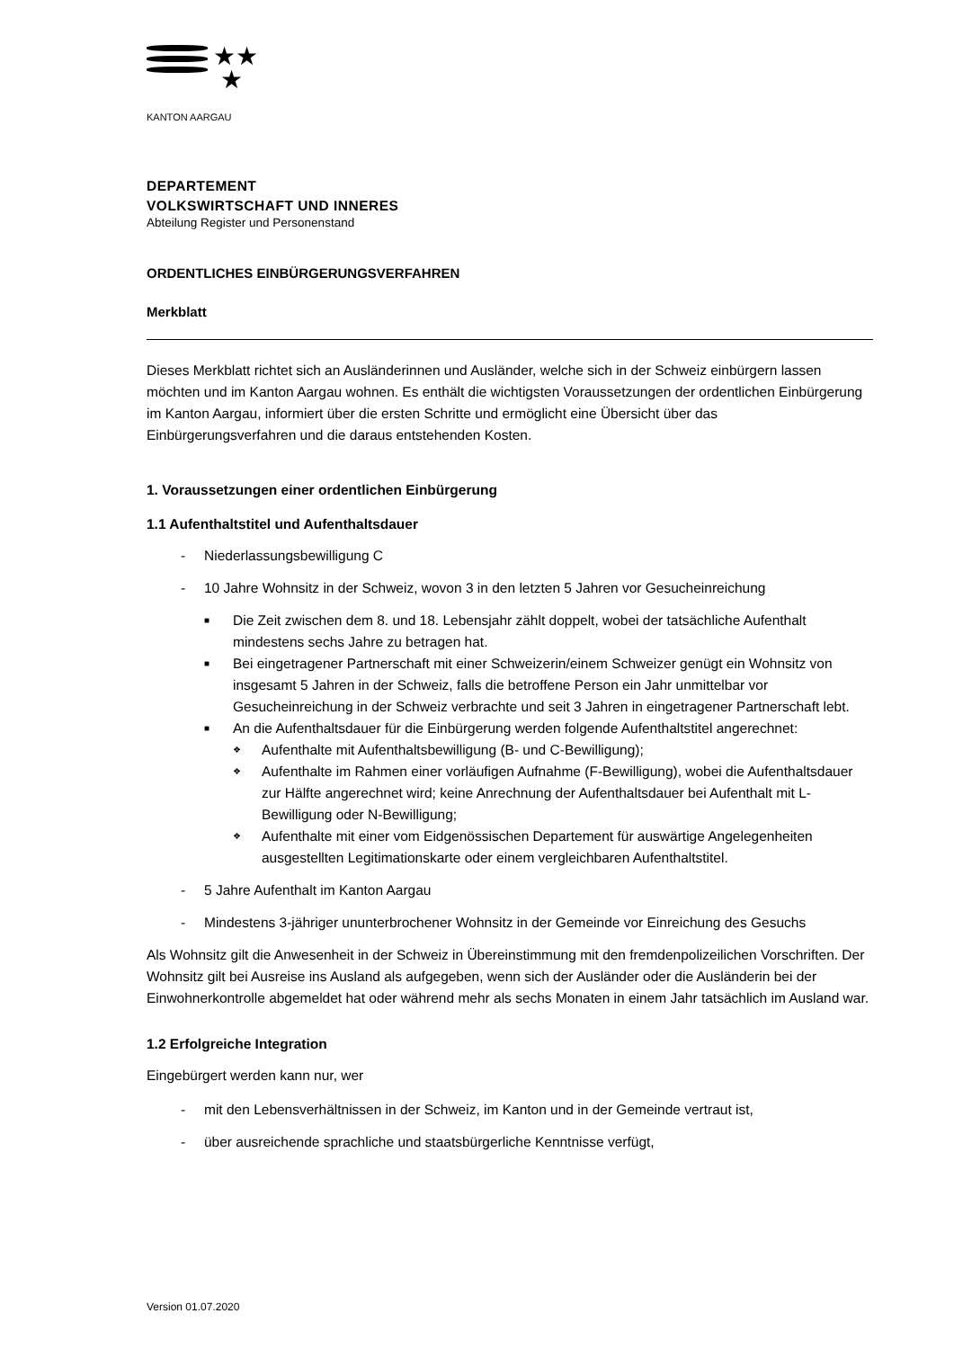★★
★
KANTON AARGAU
DEPARTEMENT
VOLKSWIRTSCHAFT UND INNERES
Abteilung Register und Personenstand
ORDENTLICHES EINBÜRGERUNGSVERFAHREN
Merkblatt
Dieses Merkblatt richtet sich an Ausländerinnen und Ausländer, welche sich in der Schweiz einbürgern lassen möchten und im Kanton Aargau wohnen. Es enthält die wichtigsten Voraussetzungen der ordentlichen Einbürgerung im Kanton Aargau, informiert über die ersten Schritte und ermöglicht eine Übersicht über das Einbürgerungsverfahren und die daraus entstehenden Kosten.
1. Voraussetzungen einer ordentlichen Einbürgerung
1.1 Aufenthaltstitel und Aufenthaltsdauer
- Niederlassungsbewilligung C
- 10 Jahre Wohnsitz in der Schweiz, wovon 3 in den letzten 5 Jahren vor Gesucheinreichung
■ Die Zeit zwischen dem 8. und 18. Lebensjahr zählt doppelt, wobei der tatsächliche Aufenthalt mindestens sechs Jahre zu betragen hat.
■ Bei eingetragener Partnerschaft mit einer Schweizerin/einem Schweizer genügt ein Wohnsitz von insgesamt 5 Jahren in der Schweiz, falls die betroffene Person ein Jahr unmittelbar vor Gesucheinreichung in der Schweiz verbrachte und seit 3 Jahren in eingetragener Partnerschaft lebt.
■ An die Aufenthaltsdauer für die Einbürgerung werden folgende Aufenthaltstitel angerechnet:
❖ Aufenthalte mit Aufenthaltsbewilligung (B- und C-Bewilligung);
❖ Aufenthalte im Rahmen einer vorläufigen Aufnahme (F-Bewilligung), wobei die Aufenthaltsdauer zur Hälfte angerechnet wird; keine Anrechnung der Aufenthaltsdauer bei Aufenthalt mit L-Bewilligung oder N-Bewilligung;
❖ Aufenthalte mit einer vom Eidgenössischen Departement für auswärtige Angelegenheiten ausgestellten Legitimationskarte oder einem vergleichbaren Aufenthaltstitel.
- 5 Jahre Aufenthalt im Kanton Aargau
- Mindestens 3-jähriger ununterbrochener Wohnsitz in der Gemeinde vor Einreichung des Gesuchs
Als Wohnsitz gilt die Anwesenheit in der Schweiz in Übereinstimmung mit den fremdenpolizeilichen Vorschriften. Der Wohnsitz gilt bei Ausreise ins Ausland als aufgegeben, wenn sich der Ausländer oder die Ausländerin bei der Einwohnerkontrolle abgemeldet hat oder während mehr als sechs Monaten in einem Jahr tatsächlich im Ausland war.
1.2 Erfolgreiche Integration
Eingebürgert werden kann nur, wer
- mit den Lebensverhältnissen in der Schweiz, im Kanton und in der Gemeinde vertraut ist,
- über ausreichende sprachliche und staatsbürgerliche Kenntnisse verfügt,
Version 01.07.2020